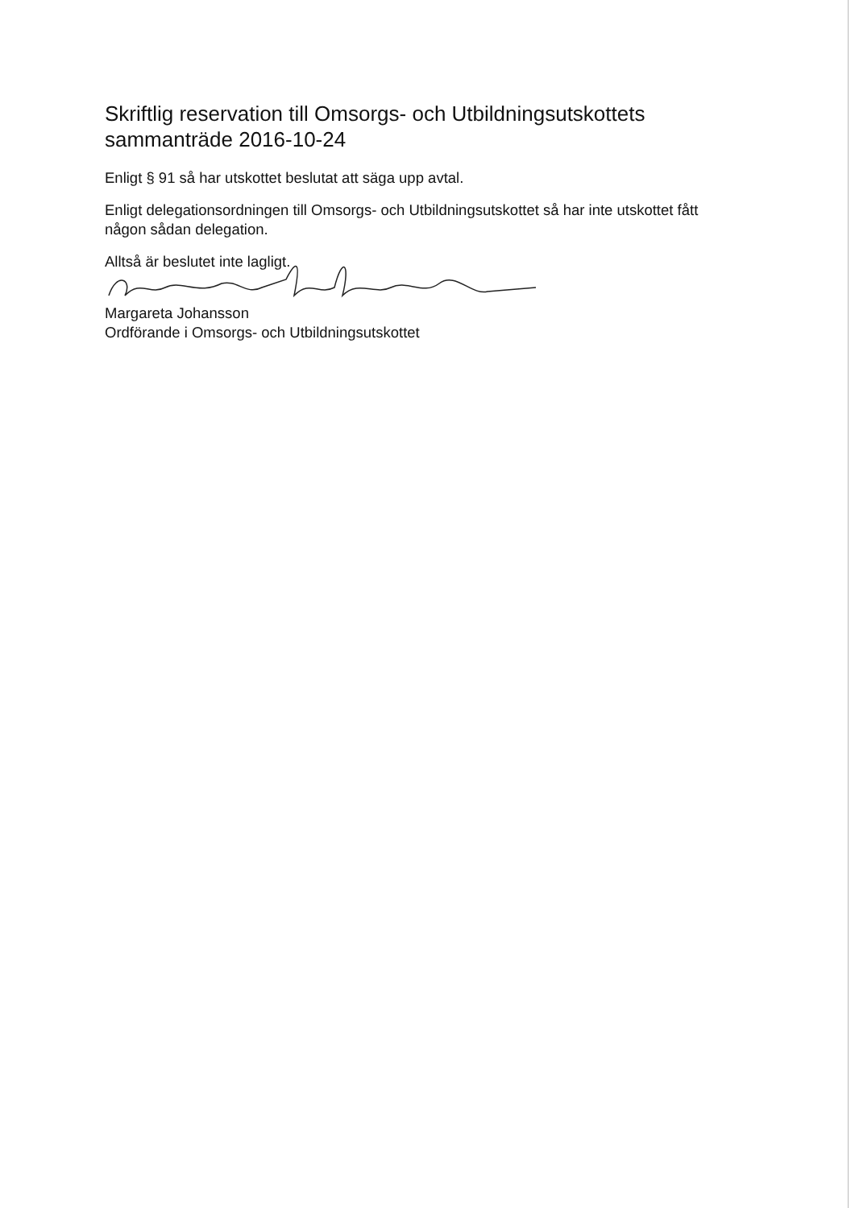Skriftlig reservation till Omsorgs- och Utbildningsutskottets sammanträde 2016-10-24
Enligt § 91 så har utskottet beslutat att säga upp avtal.
Enligt delegationsordningen till Omsorgs- och Utbildningsutskottet så har inte utskottet fått någon sådan delegation.
Alltså är beslutet inte lagligt.
Margareta Johansson
Ordförande i Omsorgs- och Utbildningsutskottet